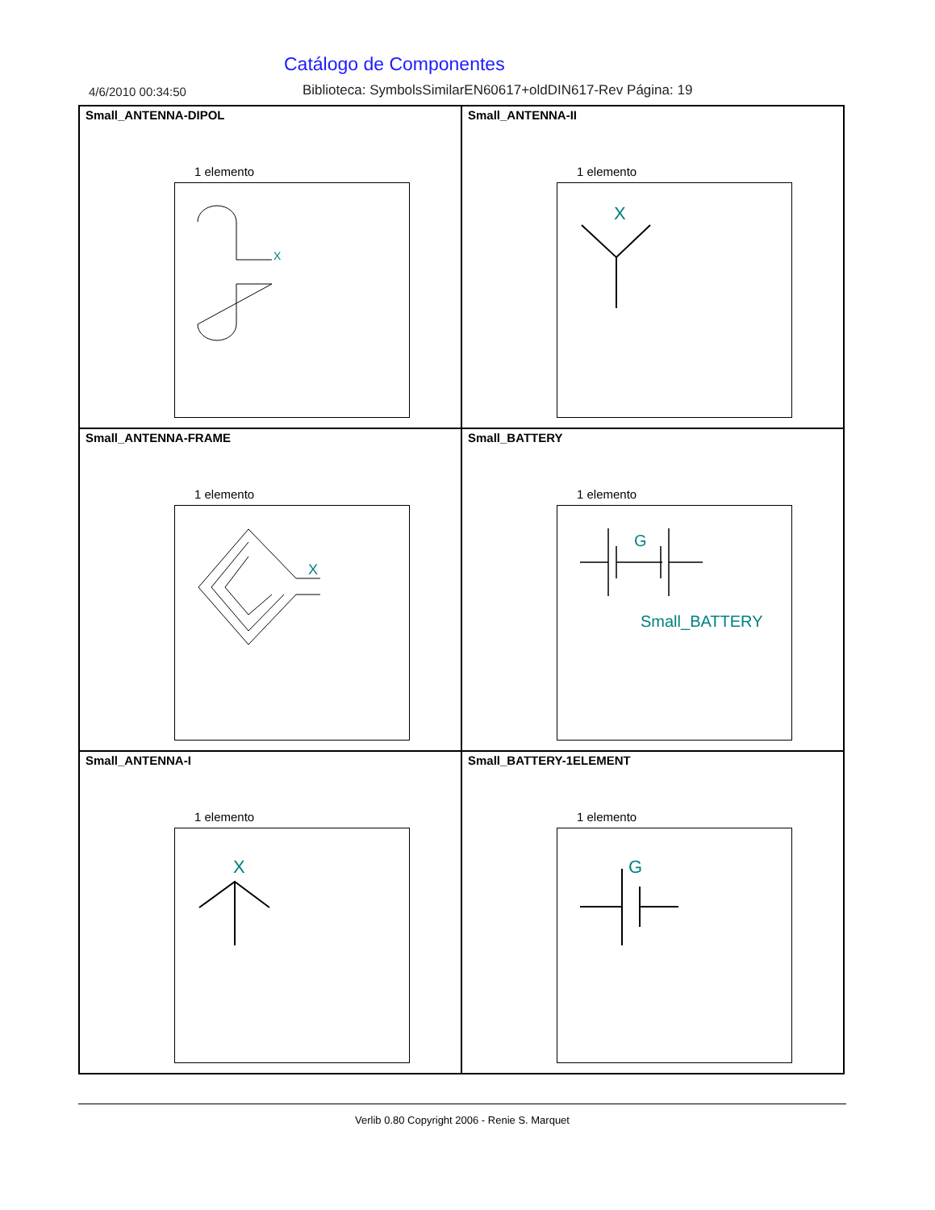Catálogo de Componentes
4/6/2010 00:34:50 Biblioteca: SymbolsSimilarEN60617+oldDIN617-Rev Página: 19
Small_ANTENNA-DIPOL
1 elemento
X
Small_ANTENNA-II
1 elemento
X
Small_ANTENNA-FRAME
1 elemento
X
Small_BATTERY
1 elemento
G
Small_BATTERY
Small_ANTENNA-I
1 elemento
X
Small_BATTERY-1ELEMENT
1 elemento
G
Verlib 0.80 Copyright 2006 - Renie S. Marquet